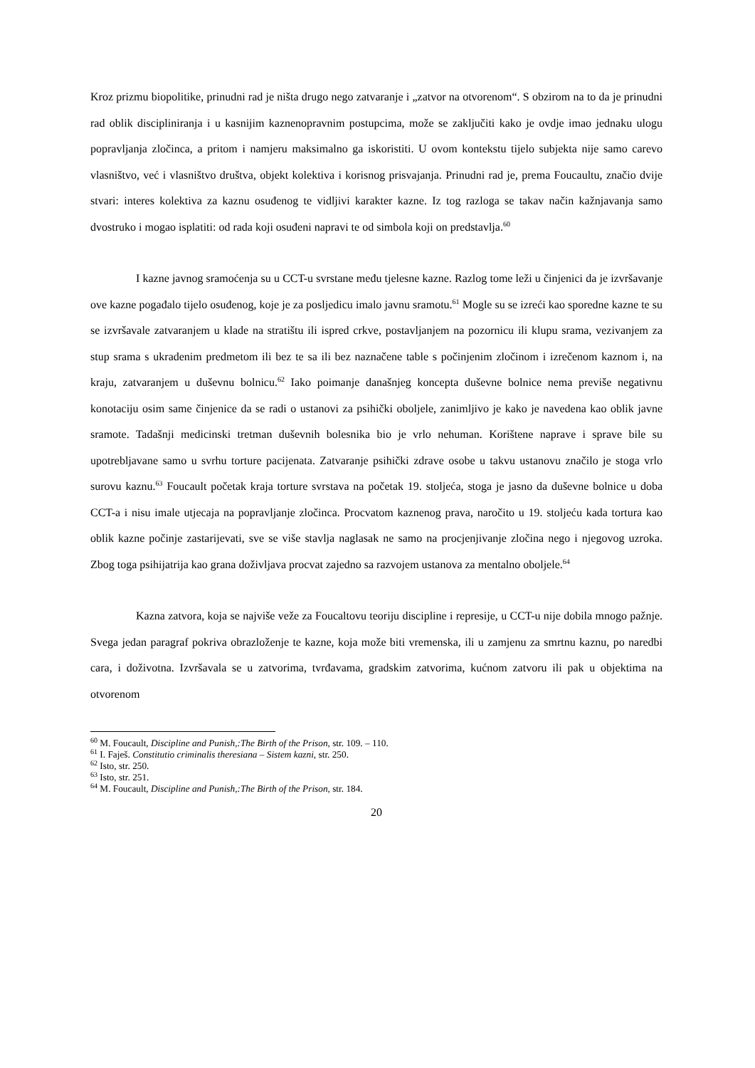Kroz prizmu biopolitike, prinudni rad je ništa drugo nego zatvaranje i „zatvor na otvorenom“. S obzirom na to da je prinudni rad oblik discipliniranja i u kasnijim kaznenopravnim postupcima, može se zaključiti kako je ovdje imao jednaku ulogu popravljanja zločinca, a pritom i namjeru maksimalno ga iskoristiti. U ovom kontekstu tijelo subjekta nije samo carevo vlasništvo, već i vlasništvo društva, objekt kolektiva i korisnog prisvajanja. Prinudni rad je, prema Foucaultu, značio dvije stvari: interes kolektiva za kaznu osuđenog te vidljivi karakter kazne. Iz tog razloga se takav način kažnjavanja samo dvostruko i mogao isplatiti: od rada koji osuđeni napravi te od simbola koji on predstavlja.<sup>60</sup>
I kazne javnog sramoćenja su u CCT-u svrstane među tjelesne kazne. Razlog tome leži u činjenici da je izvršavanje ove kazne pogađalo tijelo osuđenog, koje je za posljedicu imalo javnu sramotu.<sup>61</sup> Mogle su se izreći kao sporedne kazne te su se izvršavale zatvaranjem u klade na stratištu ili ispred crkve, postavljanjem na pozornicu ili klupu srama, vezivanjem za stup srama s ukradenim predmetom ili bez te sa ili bez naznačene table s počinjenim zločinom i izrečenom kaznom i, na kraju, zatvaranjem u duševnu bolnicu.<sup>62</sup> Iako poimanje današnjeg koncepta duševne bolnice nema previše negativnu konotaciju osim same činjenice da se radi o ustanovi za psihički oboljele, zanimljivo je kako je navedena kao oblik javne sramote. Tadašnji medicinski tretman duševnih bolesnika bio je vrlo nehuman. Korištene naprave i sprave bile su upotrebljavane samo u svrhu torture pacijenata. Zatvaranje psihički zdrave osobe u takvu ustanovu značilo je stoga vrlo surovu kaznu.<sup>63</sup> Foucault početak kraja torture svrstava na početak 19. stoljeća, stoga je jasno da duševne bolnice u doba CCT-a i nisu imale utjecaja na popravljanje zločinca. Procvatom kaznenog prava, naročito u 19. stoljeću kada tortura kao oblik kazne počinje zastarijevati, sve se više stavlja naglasak ne samo na procjenjivanje zločina nego i njegovog uzroka. Zbog toga psihijatrija kao grana doživljava procvat zajedno sa razvojem ustanova za mentalno oboljele.<sup>64</sup>
Kazna zatvora, koja se najviše veže za Foucaltovu teoriju discipline i represije, u CCT-u nije dobila mnogo pažnje. Svega jedan paragraf pokriva obrazloženje te kazne, koja može biti vremenska, ili u zamjenu za smrtnu kaznu, po naredbi cara, i doživotna. Izvršavala se u zatvorima, tvrđavama, gradskim zatvorima, kućnom zatvoru ili pak u objektima na otvorenom
<sup>60</sup> M. Foucault, Discipline and Punish,:The Birth of the Prison, str. 109. – 110.
<sup>61</sup> I. Faješ. Constitutio criminalis theresiana – Sistem kazni, str. 250.
<sup>62</sup> Isto, str. 250.
<sup>63</sup> Isto, str. 251.
<sup>64</sup> M. Foucault, Discipline and Punish,:The Birth of the Prison, str. 184.
20